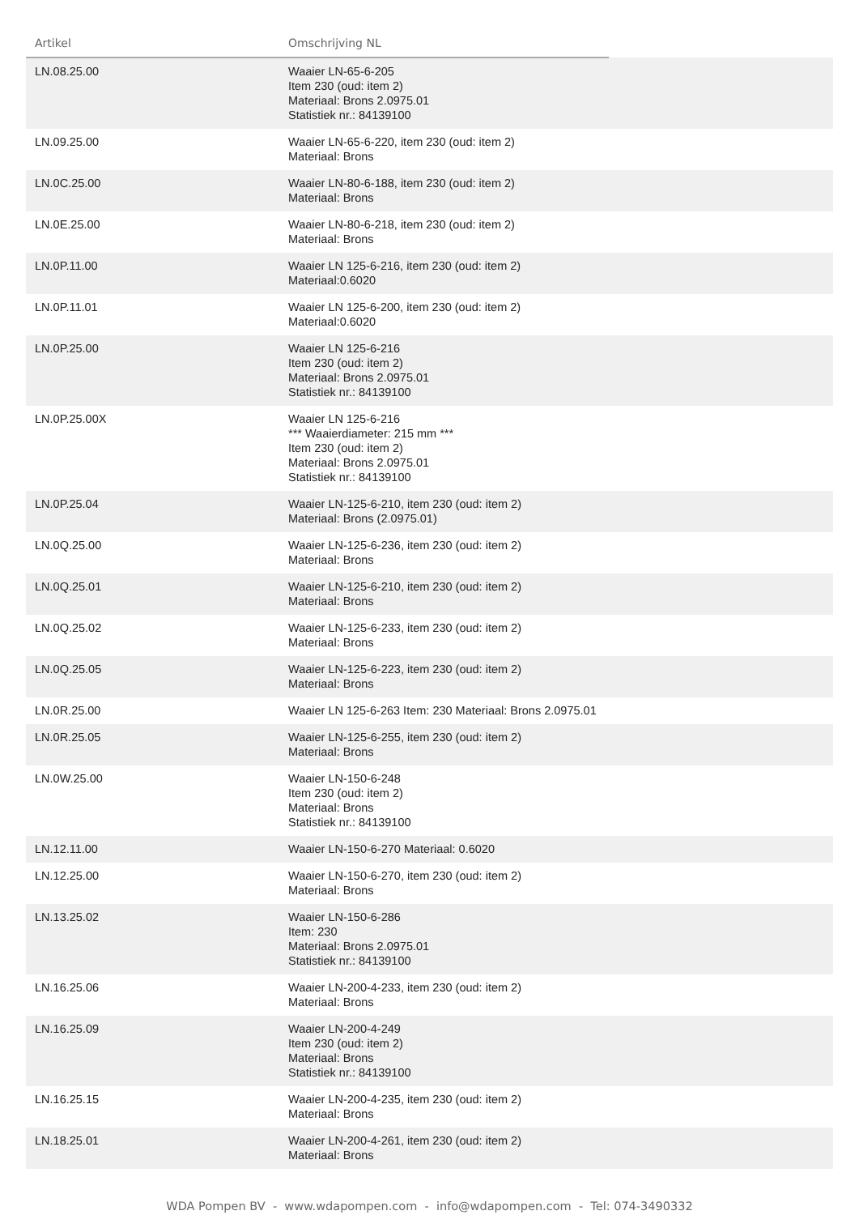| Artikel | Omschrijving NL | |
| --- | --- | --- |
| LN.08.25.00 | Waaier LN-65-6-205 Item 230 (oud: item 2) Materiaal: Brons 2.0975.01 Statistiek nr.: 84139100 | |
| LN.09.25.00 | Waaier LN-65-6-220, item 230 (oud: item 2) Materiaal: Brons | |
| LN.0C.25.00 | Waaier LN-80-6-188, item 230 (oud: item 2) Materiaal: Brons | |
| LN.0E.25.00 | Waaier LN-80-6-218, item 230 (oud: item 2) Materiaal: Brons | |
| LN.0P.11.00 | Waaier LN 125-6-216, item 230 (oud: item 2) Materiaal:0.6020 | |
| LN.0P.11.01 | Waaier LN 125-6-200, item 230 (oud: item 2) Materiaal:0.6020 | |
| LN.0P.25.00 | Waaier LN 125-6-216 Item 230 (oud: item 2) Materiaal: Brons 2.0975.01 Statistiek nr.: 84139100 | |
| LN.0P.25.00X | Waaier LN 125-6-216 *** Waaierdiameter: 215 mm *** Item 230 (oud: item 2) Materiaal: Brons 2.0975.01 Statistiek nr.: 84139100 | |
| LN.0P.25.04 | Waaier LN-125-6-210, item 230 (oud: item 2) Materiaal: Brons (2.0975.01) | |
| LN.0Q.25.00 | Waaier LN-125-6-236, item 230 (oud: item 2) Materiaal: Brons | |
| LN.0Q.25.01 | Waaier LN-125-6-210, item 230 (oud: item 2) Materiaal: Brons | |
| LN.0Q.25.02 | Waaier LN-125-6-233, item 230 (oud: item 2) Materiaal: Brons | |
| LN.0Q.25.05 | Waaier LN-125-6-223, item 230 (oud: item 2) Materiaal: Brons | |
| LN.0R.25.00 | Waaier LN 125-6-263 Item: 230 Materiaal: Brons 2.0975.01 | |
| LN.0R.25.05 | Waaier LN-125-6-255, item 230 (oud: item 2) Materiaal: Brons | |
| LN.0W.25.00 | Waaier LN-150-6-248 Item 230 (oud: item 2) Materiaal: Brons Statistiek nr.: 84139100 | |
| LN.12.11.00 | Waaier LN-150-6-270 Materiaal: 0.6020 | |
| LN.12.25.00 | Waaier LN-150-6-270, item 230 (oud: item 2) Materiaal: Brons | |
| LN.13.25.02 | Waaier LN-150-6-286 Item: 230 Materiaal: Brons 2.0975.01 Statistiek nr.: 84139100 | |
| LN.16.25.06 | Waaier LN-200-4-233, item 230 (oud: item 2) Materiaal: Brons | |
| LN.16.25.09 | Waaier LN-200-4-249 Item 230 (oud: item 2) Materiaal: Brons Statistiek nr.: 84139100 | |
| LN.16.25.15 | Waaier LN-200-4-235, item 230 (oud: item 2) Materiaal: Brons | |
| LN.18.25.01 | Waaier LN-200-4-261, item 230 (oud: item 2) Materiaal: Brons | |
WDA Pompen BV - www.wdapompen.com - info@wdapompen.com - Tel: 074-3490332